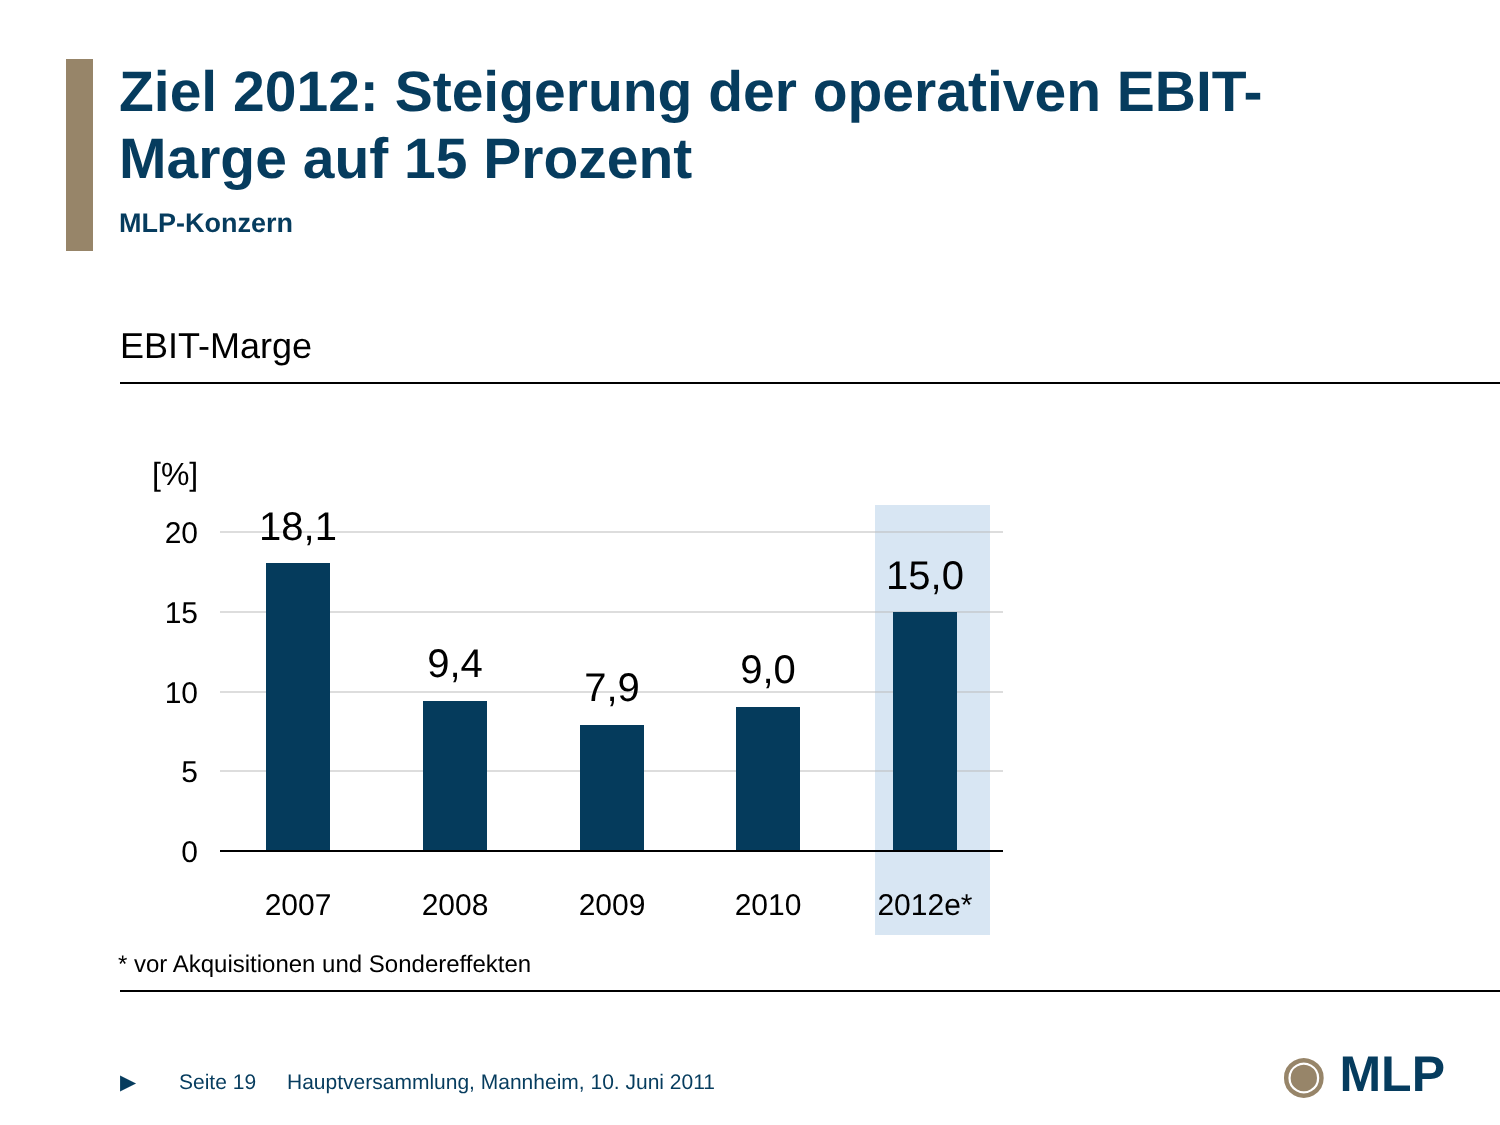Ziel 2012: Steigerung der operativen EBIT-Marge auf 15 Prozent
MLP-Konzern
EBIT-Marge
[%]
20
15
10
5
0
18,1
9,4
7,9
9,0
15,0
2007
2008
2009
2010
2012e*
* vor Akquisitionen und Sondereffekten
▶ Seite 19
Hauptversammlung, Mannheim, 10. Juni 2011
◉ MLP